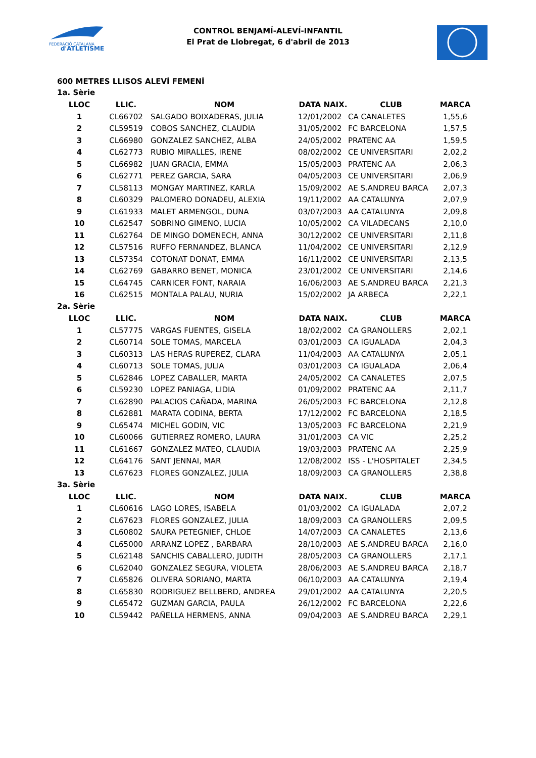FEDERACIÓ CATALANA
d'ATLETISME
CONTROL BENJAMÍ-ALEVÍ-INFANTIL
El Prat de Llobregat, 6 d'abril de 2013
600 METRES LLISOS ALEVÍ FEMENÍ
| 1a. Sèrie | | | | | |
| LLOC | LLIC. | NOM | DATA NAIX. | CLUB | MARCA |
| 1 | CL66702 | SALGADO BOIXADERAS, JULIA | 12/01/2002 | CA CANALETES | 1,55,6 |
| 2 | CL59519 | COBOS SANCHEZ, CLAUDIA | 31/05/2002 | FC BARCELONA | 1,57,5 |
| 3 | CL66980 | GONZALEZ SANCHEZ, ALBA | 24/05/2002 | PRATENC AA | 1,59,5 |
| 4 | CL62773 | RUBIO MIRALLES, IRENE | 08/02/2002 | CE UNIVERSITARI | 2,02,2 |
| 5 | CL66982 | JUAN GRACIA, EMMA | 15/05/2003 | PRATENC AA | 2,06,3 |
| 6 | CL62771 | PEREZ GARCIA, SARA | 04/05/2003 | CE UNIVERSITARI | 2,06,9 |
| 7 | CL58113 | MONGAY MARTINEZ, KARLA | 15/09/2002 | AE S.ANDREU BARCA | 2,07,3 |
| 8 | CL60329 | PALOMERO DONADEU, ALEXIA | 19/11/2002 | AA CATALUNYA | 2,07,9 |
| 9 | CL61933 | MALET ARMENGOL, DUNA | 03/07/2003 | AA CATALUNYA | 2,09,8 |
| 10 | CL62547 | SOBRINO GIMENO, LUCIA | 10/05/2002 | CA VILADECANS | 2,10,0 |
| 11 | CL62764 | DE MINGO DOMENECH, ANNA | 30/12/2002 | CE UNIVERSITARI | 2,11,8 |
| 12 | CL57516 | RUFFO FERNANDEZ, BLANCA | 11/04/2002 | CE UNIVERSITARI | 2,12,9 |
| 13 | CL57354 | COTONAT DONAT, EMMA | 16/11/2002 | CE UNIVERSITARI | 2,13,5 |
| 14 | CL62769 | GABARRO BENET, MONICA | 23/01/2002 | CE UNIVERSITARI | 2,14,6 |
| 15 | CL64745 | CARNICER FONT, NARAIA | 16/06/2003 | AE S.ANDREU BARCA | 2,21,3 |
| 16 | CL62515 | MONTALA PALAU, NURIA | 15/02/2002 | JA ARBECA | 2,22,1 |
| 2a. Sèrie | | | | | |
| LLOC | LLIC. | NOM | DATA NAIX. | CLUB | MARCA |
| 1 | CL57775 | VARGAS FUENTES, GISELA | 18/02/2002 | CA GRANOLLERS | 2,02,1 |
| 2 | CL60714 | SOLE TOMAS, MARCELA | 03/01/2003 | CA IGUALADA | 2,04,3 |
| 3 | CL60313 | LAS HERAS RUPEREZ, CLARA | 11/04/2003 | AA CATALUNYA | 2,05,1 |
| 4 | CL60713 | SOLE TOMAS, JULIA | 03/01/2003 | CA IGUALADA | 2,06,4 |
| 5 | CL62846 | LOPEZ CABALLER, MARTA | 24/05/2002 | CA CANALETES | 2,07,5 |
| 6 | CL59230 | LOPEZ PANIAGA, LIDIA | 01/09/2002 | PRATENC AA | 2,11,7 |
| 7 | CL62890 | PALACIOS CAÑADA, MARINA | 26/05/2003 | FC BARCELONA | 2,12,8 |
| 8 | CL62881 | MARATA CODINA, BERTA | 17/12/2002 | FC BARCELONA | 2,18,5 |
| 9 | CL65474 | MICHEL GODIN, VIC | 13/05/2003 | FC BARCELONA | 2,21,9 |
| 10 | CL60066 | GUTIERREZ ROMERO, LAURA | 31/01/2003 | CA VIC | 2,25,2 |
| 11 | CL61667 | GONZALEZ MATEO, CLAUDIA | 19/03/2003 | PRATENC AA | 2,25,9 |
| 12 | CL64176 | SANT JENNAI, MAR | 12/08/2002 | ISS - L'HOSPITALET | 2,34,5 |
| 13 | CL67623 | FLORES GONZALEZ, JULIA | 18/09/2003 | CA GRANOLLERS | 2,38,8 |
| 3a. Sèrie | | | | | |
| LLOC | LLIC. | NOM | DATA NAIX. | CLUB | MARCA |
| 1 | CL60616 | LAGO LORES, ISABELA | 01/03/2002 | CA IGUALADA | 2,07,2 |
| 2 | CL67623 | FLORES GONZALEZ, JULIA | 18/09/2003 | CA GRANOLLERS | 2,09,5 |
| 3 | CL60802 | SAURA PETEGNIEF, CHLOE | 14/07/2003 | CA CANALETES | 2,13,6 |
| 4 | CL65000 | ARRANZ LOPEZ , BARBARA | 28/10/2003 | AE S.ANDREU BARCA | 2,16,0 |
| 5 | CL62148 | SANCHIS CABALLERO, JUDITH | 28/05/2003 | CA GRANOLLERS | 2,17,1 |
| 6 | CL62040 | GONZALEZ SEGURA, VIOLETA | 28/06/2003 | AE S.ANDREU BARCA | 2,18,7 |
| 7 | CL65826 | OLIVERA SORIANO, MARTA | 06/10/2003 | AA CATALUNYA | 2,19,4 |
| 8 | CL65830 | RODRIGUEZ BELLBERD, ANDREA | 29/01/2002 | AA CATALUNYA | 2,20,5 |
| 9 | CL65472 | GUZMAN GARCIA, PAULA | 26/12/2002 | FC BARCELONA | 2,22,6 |
| 10 | CL59442 | PAÑELLA HERMENS, ANNA | 09/04/2003 | AE S.ANDREU BARCA | 2,29,1 |